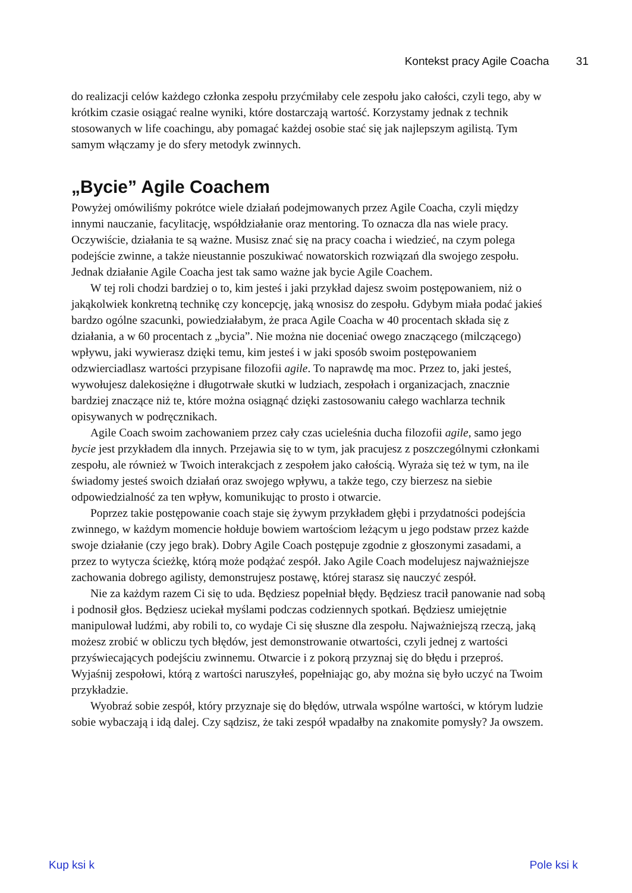Kontekst pracy Agile Coacha 31
do realizacji celów każdego członka zespołu przyćmiłaby cele zespołu jako całości, czyli tego, aby w krótkim czasie osiągać realne wyniki, które dostarczają wartość. Korzystamy jednak z technik stosowanych w life coachingu, aby pomagać każdej osobie stać się jak najlepszym agilistą. Tym samym włączamy je do sfery metodyk zwinnych.
„Bycie” Agile Coachem
Powyżej omówiliśmy pokrótce wiele działań podejmowanych przez Agile Coacha, czyli między innymi nauczanie, facylitację, współdziałanie oraz mentoring. To oznacza dla nas wiele pracy. Oczywiście, działania te są ważne. Musisz znać się na pracy coacha i wiedzieć, na czym polega podejście zwinne, a także nieustannie poszukiwać nowatorskich rozwiązań dla swojego zespołu. Jednak działanie Agile Coacha jest tak samo ważne jak bycie Agile Coachem.
W tej roli chodzi bardziej o to, kim jesteś i jaki przykład dajesz swoim postępowaniem, niż o jakąkolwiek konkretną technikę czy koncepcję, jaką wnosisz do zespołu. Gdybym miała podać jakieś bardzo ogólne szacunki, powiedziałabym, że praca Agile Coacha w 40 procentach składa się z działania, a w 60 procentach z „bycia”. Nie można nie doceniać owego znaczącego (milczącego) wpływu, jaki wywierasz dzięki temu, kim jesteś i w jaki sposób swoim postępowaniem odzwierciadlasz wartości przypisane filozofii agile. To naprawdę ma moc. Przez to, jaki jesteś, wywołujesz dalekosiężne i długotrwałe skutki w ludziach, zespołach i organizacjach, znacznie bardziej znaczące niż te, które można osiągnąć dzięki zastosowaniu całego wachlarza technik opisywanych w podręcznikach.
Agile Coach swoim zachowaniem przez cały czas ucieleśnia ducha filozofii agile, samo jego bycie jest przykładem dla innych. Przejawia się to w tym, jak pracujesz z poszczególnymi członkami zespołu, ale również w Twoich interakcjach z zespołem jako całością. Wyraża się też w tym, na ile świadomy jesteś swoich działań oraz swojego wpływu, a także tego, czy bierzesz na siebie odpowiedzialność za ten wpływ, komunikując to prosto i otwarcie.
Poprzez takie postępowanie coach staje się żywym przykładem głębi i przydatności podejścia zwinnego, w każdym momencie hołduje bowiem wartościom leżącym u jego podstaw przez każde swoje działanie (czy jego brak). Dobry Agile Coach postępuje zgodnie z głoszonymi zasadami, a przez to wytycza ścieżkę, którą może podążać zespół. Jako Agile Coach modelujesz najważniejsze zachowania dobrego agilisty, demonstrujesz postawę, której starasz się nauczyć zespół.
Nie za każdym razem Ci się to uda. Będziesz popełniał błędy. Będziesz tracił panowanie nad sobą i podnosił głos. Będziesz uciekał myślami podczas codziennych spotkań. Będziesz umiejętnie manipulował ludźmi, aby robili to, co wydaje Ci się słuszne dla zespołu. Najważniejszą rzeczą, jaką możesz zrobić w obliczu tych błędów, jest demonstrowanie otwartości, czyli jednej z wartości przyświecających podejściu zwinnemu. Otwarcie i z pokorą przyznaj się do błędu i przeproś. Wyjaśnij zespołowi, którą z wartości naruszyłeś, popełniając go, aby można się było uczyć na Twoim przykładzie.
Wyobraź sobie zespół, który przyznaje się do błędów, utrwala wspólne wartości, w którym ludzie sobie wybaczają i idą dalej. Czy sądzisz, że taki zespół wpadałby na znakomite pomysły? Ja owszem.
Kup ksi k Pole ksi k